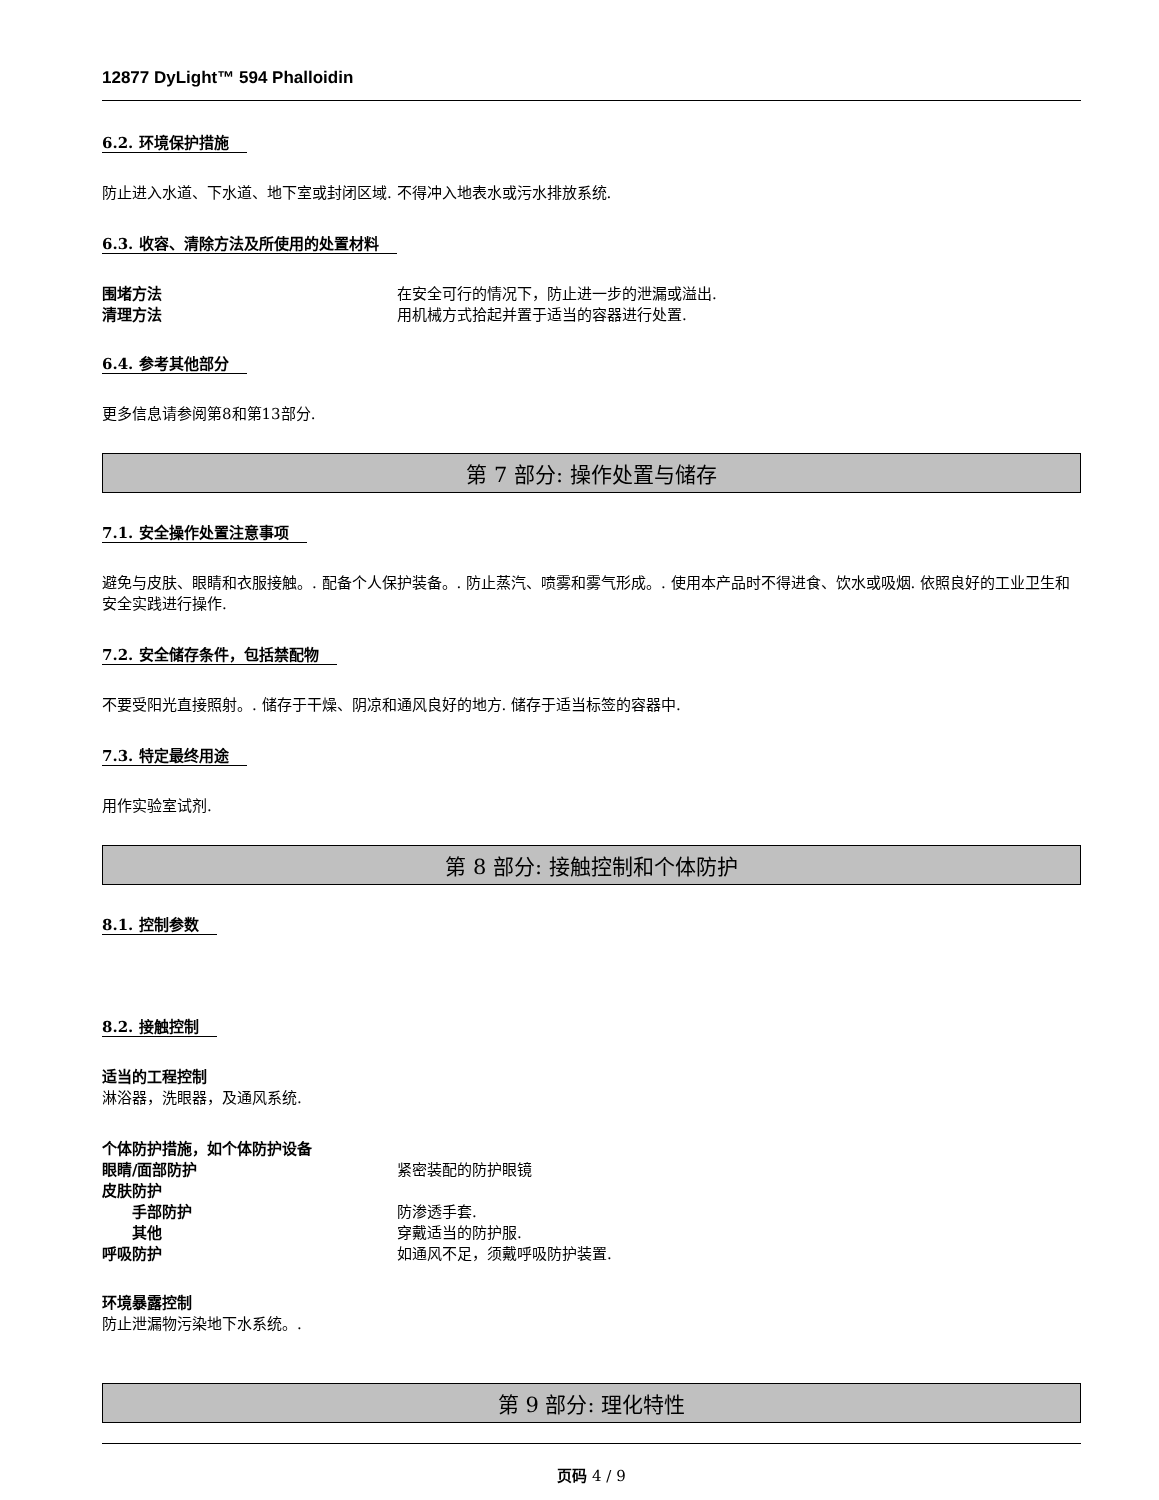12877 DyLight™ 594 Phalloidin
6.2. 环境保护措施
防止进入水道、下水道、地下室或封闭区域. 不得冲入地表水或污水排放系统.
6.3. 收容、清除方法及所使用的处置材料
围堵方法 在安全可行的情况下，防止进一步的泄漏或溢出.
清理方法 用机械方式拾起并置于适当的容器进行处置.
6.4. 参考其他部分
更多信息请参阅第8和第13部分.
第 7 部分: 操作处置与储存
7.1. 安全操作处置注意事项
避免与皮肤、眼睛和衣服接触。. 配备个人保护装备。. 防止蒸汽、喷雾和雾气形成。. 使用本产品时不得进食、饮水或吸烟. 依照良好的工业卫生和安全实践进行操作.
7.2. 安全储存条件，包括禁配物
不要受阳光直接照射。. 储存于干燥、阴凉和通风良好的地方. 储存于适当标签的容器中.
7.3. 特定最终用途
用作实验室试剂.
第 8 部分: 接触控制和个体防护
8.1. 控制参数
8.2. 接触控制
适当的工程控制
淋浴器，洗眼器，及通风系统.
个体防护措施，如个体防护设备
眼睛/面部防护 紧密装配的防护眼镜
皮肤防护
手部防护 防渗透手套.
其他 穿戴适当的防护服.
呼吸防护 如通风不足，须戴呼吸防护装置.
环境暴露控制
防止泄漏物污染地下水系统。.
第 9 部分: 理化特性
页码 4 / 9